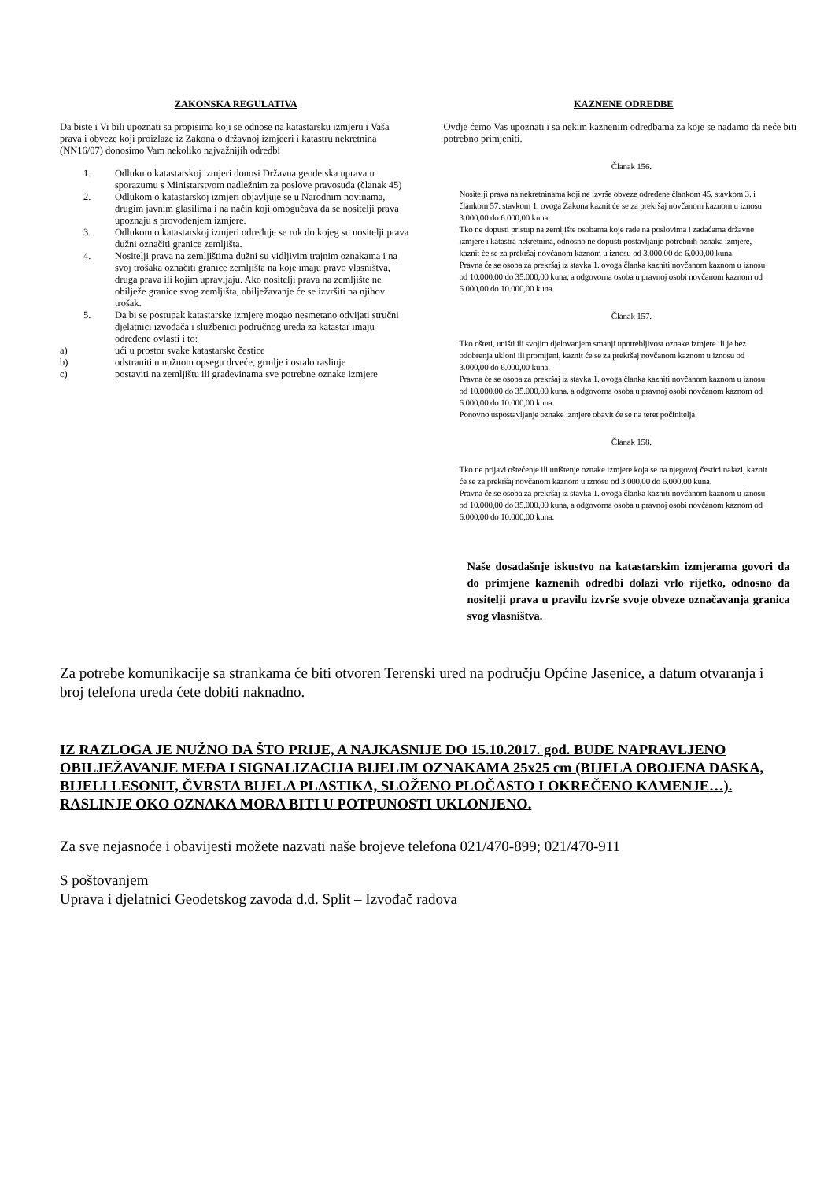ZAKONSKA REGULATIVA
Da biste i Vi bili upoznati sa propisima koji se odnose na katastarsku izmjeru i Vaša prava i obveze koji proizlaze iz Zakona o državnoj izmjeeri i katastru nekretnina (NN16/07) donosimo Vam nekoliko najvažnijih odredbi
1. Odluku o katastarskoj izmjeri donosi Državna geodetska uprava u sporazumu s Ministarstvom nadležnim za poslove pravosuđa (članak 45)
2. Odlukom o katastarskoj izmjeri objavljuje se u Narodnim novinama, drugim javnim glasilima i na način koji omogućava da se nositelji prava upoznaju s provođenjem izmjere.
3. Odlukom o katastarskoj izmjeri određuje se rok do kojeg su nositelji prava dužni označiti granice zemljišta.
4. Nositelji prava na zemljištima dužni su vidljivim trajnim oznakama i na svoj trošaka označiti granice zemljišta na koje imaju pravo vlasništva, druga prava ili kojim upravljaju. Ako nositelji prava na zemljište ne obilježe granice svog zemljišta, obilježavanje će se izvršiti na njihov trošak.
5. Da bi se postupak katastarske izmjere mogao nesmetano odvijati stručni djelatnici izvođača i službenici područnog ureda za katastar imaju određene ovlasti i to:
a) ući u prostor svake katastarske čestice
b) odstraniti u nužnom opsegu drveće, grmlje i ostalo raslinje
c) postaviti na zemljištu ili građevinama sve potrebne oznake izmjere
KAZNENE ODREDBE
Ovdje ćemo Vas upoznati i sa nekim kaznenim odredbama za koje se nadamo da neće biti potrebno primjeniti.
Članak 156.
Nositelji prava na nekretninama koji ne izvrše obveze određene člankom 45. stavkom 3. i
člankom 57. stavkom 1. ovoga Zakona kaznit će se za prekršaj novčanom kaznom u iznosu
3.000,00 do 6.000,00 kuna.
Tko ne dopusti pristup na zemljište osobama koje rade na poslovima i zadaćama državne
izmjere i katastra nekretnina, odnosno ne dopusti postavljanje potrebnih oznaka izmjere,
kaznit će se za prekršaj novčanom kaznom u iznosu od 3.000,00 do 6.000,00 kuna.
Pravna će se osoba za prekršaj iz stavka 1. ovoga članka kazniti novčanom kaznom u iznosu
od 10.000,00 do 35.000,00 kuna, a odgovorna osoba u pravnoj osobi novčanom kaznom od
6.000,00 do 10.000,00 kuna.
Članak 157.
Tko ošteti, uništi ili svojim djelovanjem smanji upotrebljivost oznake izmjere ili je bez
odobrenja ukloni ili promijeni, kaznit će se za prekršaj novčanom kaznom u iznosu od
3.000,00 do 6.000,00 kuna.
Pravna će se osoba za prekršaj iz stavka 1. ovoga članka kazniti novčanom kaznom u iznosu
od 10.000,00 do 35.000,00 kuna, a odgovorna osoba u pravnoj osobi novčanom kaznom od
6.000,00 do 10.000,00 kuna.
Ponovno uspostavljanje oznake izmjere obavit će se na teret počinitelja.
Članak 158.
Tko ne prijavi oštećenje ili uništenje oznake izmjere koja se na njegovoj čestici nalazi, kaznit
će se za prekršaj novčanom kaznom u iznosu od 3.000,00 do 6.000,00 kuna.
Pravna će se osoba za prekršaj iz stavka 1. ovoga članka kazniti novčanom kaznom u iznosu
od 10.000,00 do 35.000,00 kuna, a odgovorna osoba u pravnoj osobi novčanom kaznom od
6.000,00 do 10.000,00 kuna.
Naše dosadašnje iskustvo na katastarskim izmjerama govori da do primjene kaznenih odredbi dolazi vrlo rijetko, odnosno da nositelji prava u pravilu izvrše svoje obveze označavanja granica svog vlasništva.
Za potrebe komunikacije sa strankama će biti otvoren Terenski ured na području Općine Jasenice, a datum otvaranja i broj telefona ureda ćete dobiti naknadno.
IZ RAZLOGA JE NUŽNO DA ŠTO PRIJE, A NAJKASNIJE DO 15.10.2017. god. BUDE NAPRAVLJENO OBILJEŽAVANJE MEĐA I SIGNALIZACIJA BIJELIM OZNAKAMA 25x25 cm (BIJELA OBOJENA DASKA, BIJELI LESONIT, ČVRSTA BIJELA PLASTIKA, SLOŽENO PLOČASTO I OKREČENO KAMENJE…). RASLINJE OKO OZNAKA MORA BITI U POTPUNOSTI UKLONJENO.
Za sve nejasnoće i obavijesti možete nazvati naše brojeve telefona 021/470-899; 021/470-911
S poštovanjem
Uprava i djelatnici Geodetskog zavoda d.d. Split – Izvođač radova